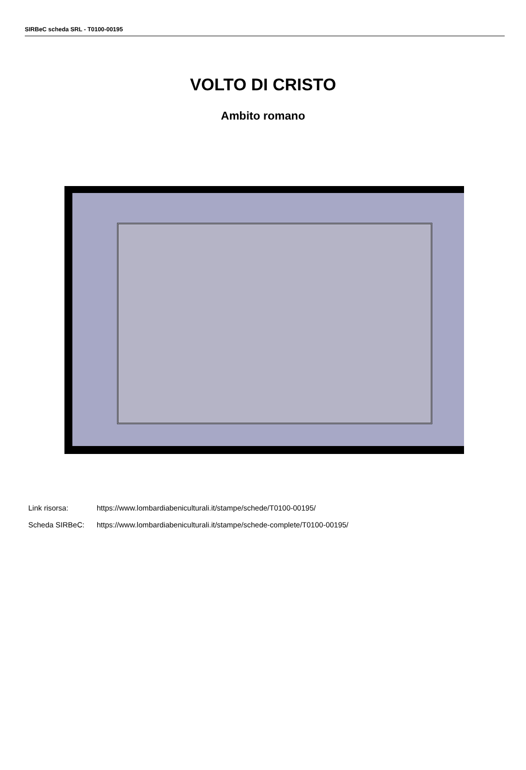SIRBeC scheda SRL - T0100-00195
VOLTO DI CRISTO
Ambito romano
Link risorsa: https://www.lombardiabeniculturali.it/stampe/schede/T0100-00195/
Scheda SIRBeC: https://www.lombardiabeniculturali.it/stampe/schede-complete/T0100-00195/